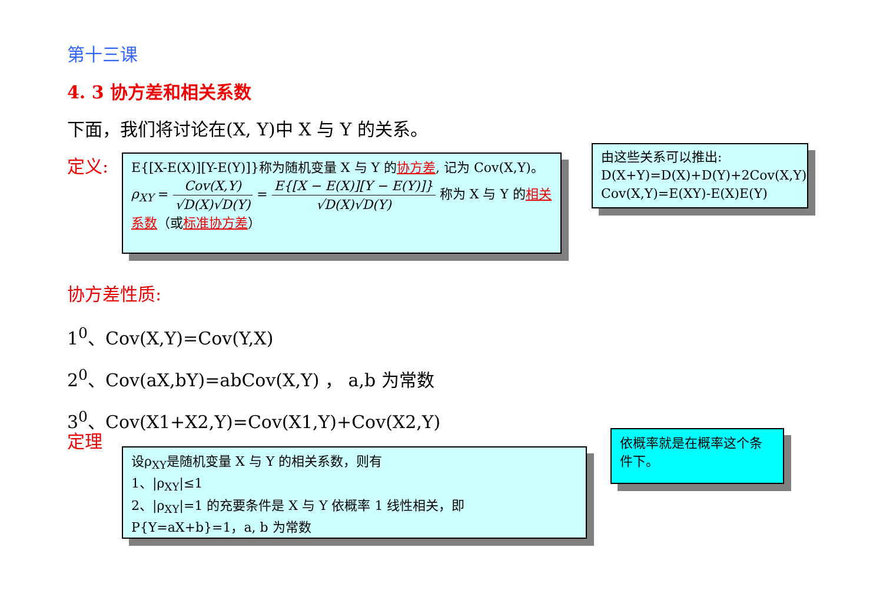第十三课
4. 3 协方差和相关系数
下面，我们将讨论在(X, Y)中 X 与 Y 的关系。
定义:
E{[X-E(X)][Y-E(Y)]}称为随机变量 X 与 Y 的协方差, 记为 Cov(X,Y)。
ρ<sub>XY</sub> = Cov(X,Y) √D(X)√D(Y) = E{[X − E(X)][Y − E(Y)]} √D(X)√D(Y) 称为 X 与 Y 的相关
系数（或标准协方差）
由这些关系可以推出:
D(X+Y)=D(X)+D(Y)+2Cov(X,Y)
Cov(X,Y)=E(XY)-E(X)E(Y)
协方差性质:
1<sup>0</sup>、Cov(X,Y)=Cov(Y,X)
2<sup>0</sup>、Cov(aX,bY)=abCov(X,Y) ， a,b 为常数
3<sup>0</sup>、Cov(X1+X2,Y)=Cov(X1,Y)+Cov(X2,Y)
定理
设ρ<sub>XY</sub>是随机变量 X 与 Y 的相关系数，则有
1、|ρ<sub>XY</sub>|≤1
2、|ρ<sub>XY</sub>|=1 的充要条件是 X 与 Y 依概率 1 线性相关，即 P{Y=aX+b}=1，a, b 为常数
依概率就是在概率这个条件下。